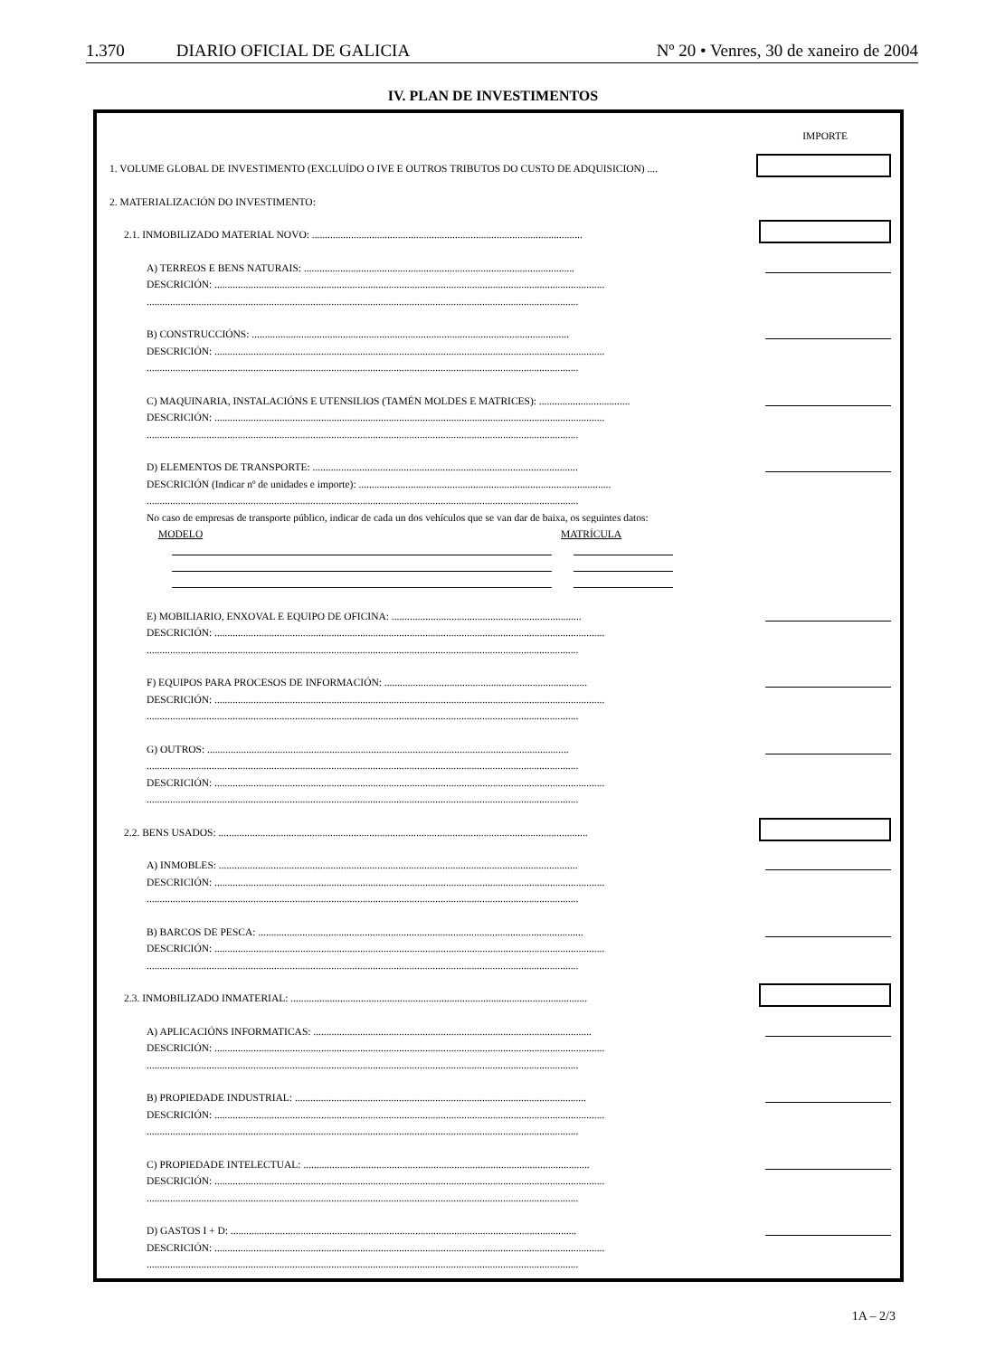1.370 DIARIO OFICIAL DE GALICIA Nº 20 • Venres, 30 de xaneiro de 2004
IV. PLAN DE INVESTIMENTOS
IMPORTE
1. VOLUME GLOBAL DE INVESTIMENTO (EXCLUÍDO O IVE E OUTROS TRIBUTOS DO CUSTO DE ADQUISICION) ....
2. MATERIALIZACIÓN DO INVESTIMENTO:
2.1. INMOBILIZADO MATERIAL NOVO: ........................................................................................................
A) TERREOS E BENS NATURAIS: ........................................................................................................
DESCRICIÓN: ......................................................................................................................................................
......................................................................................................................................................................
B) CONSTRUCCIÓNS: ..........................................................................................................................
DESCRICIÓN: ......................................................................................................................................................
......................................................................................................................................................................
C) MAQUINARIA, INSTALACIÓNS E UTENSILIOS (TAMÉN MOLDES E MATRICES): ...................................
DESCRICIÓN: ......................................................................................................................................................
......................................................................................................................................................................
D) ELEMENTOS DE TRANSPORTE: ......................................................................................................
DESCRICIÓN (Indicar nº de unidades e importe): .................................................................................................
......................................................................................................................................................................
No caso de empresas de transporte público, indicar de cada un dos vehículos que se van dar de baixa, os seguintes datos:
MODELO MATRÍCULA
E) MOBILIARIO, ENXOVAL E EQUIPO DE OFICINA: .........................................................................
DESCRICIÓN: ......................................................................................................................................................
......................................................................................................................................................................
F) EQUIPOS PARA PROCESOS DE INFORMACIÓN: ..............................................................................
DESCRICIÓN: ......................................................................................................................................................
......................................................................................................................................................................
G) OUTROS: ...........................................................................................................................................
......................................................................................................................................................................
DESCRICIÓN: ......................................................................................................................................................
......................................................................................................................................................................
2.2. BENS USADOS: ..............................................................................................................................................
A) INMOBLES: ..........................................................................................................................................
DESCRICIÓN: ......................................................................................................................................................
......................................................................................................................................................................
B) BARCOS DE PESCA: .............................................................................................................................
DESCRICIÓN: ......................................................................................................................................................
......................................................................................................................................................................
2.3. INMOBILIZADO INMATERIAL: ..................................................................................................................
A) APLICACIÓNS INFORMATICAS: ...........................................................................................................
DESCRICIÓN: ......................................................................................................................................................
......................................................................................................................................................................
B) PROPIEDADE INDUSTRIAL: ................................................................................................................
DESCRICIÓN: ......................................................................................................................................................
......................................................................................................................................................................
C) PROPIEDADE INTELECTUAL: ..............................................................................................................
DESCRICIÓN: ......................................................................................................................................................
......................................................................................................................................................................
D) GASTOS I + D: .....................................................................................................................................
DESCRICIÓN: ......................................................................................................................................................
......................................................................................................................................................................
1A – 2/3